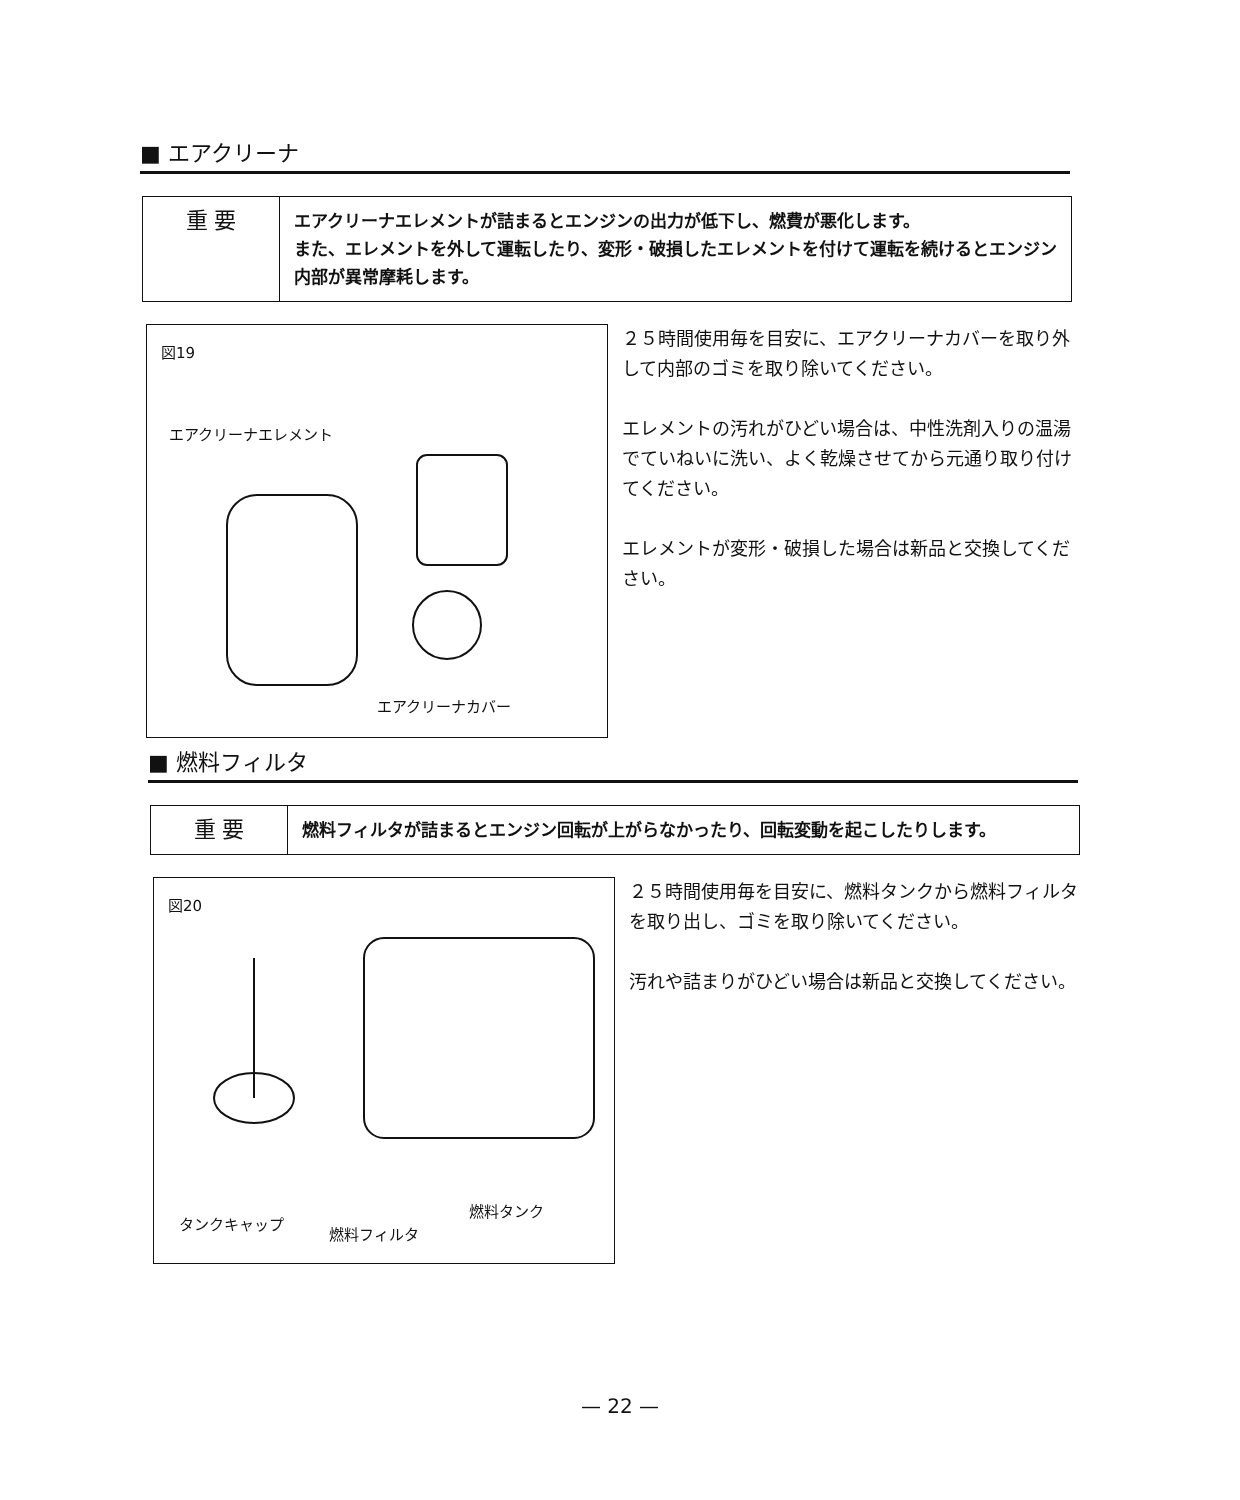■ エアクリーナ
| 重 要 | エアクリーナエレメントが詰まるとエンジンの出力が低下し、燃費が悪化します。 また、エレメントを外して運転したり、変形・破損したエレメントを付けて運転を続けるとエンジン内部が異常摩耗します。 |
図19
エアクリーナエレメント
エアクリーナカバー
２５時間使用毎を目安に、エアクリーナカバーを取り外して内部のゴミを取り除いてください。
エレメントの汚れがひどい場合は、中性洗剤入りの温湯でていねいに洗い、よく乾燥させてから元通り取り付けてください。
エレメントが変形・破損した場合は新品と交換してください。
■ 燃料フィルタ
| 重 要 | 燃料フィルタが詰まるとエンジン回転が上がらなかったり、回転変動を起こしたりします。 |
図20
タンクキャップ
燃料フィルタ
燃料タンク
２５時間使用毎を目安に、燃料タンクから燃料フィルタを取り出し、ゴミを取り除いてください。
汚れや詰まりがひどい場合は新品と交換してください。
— 22 —